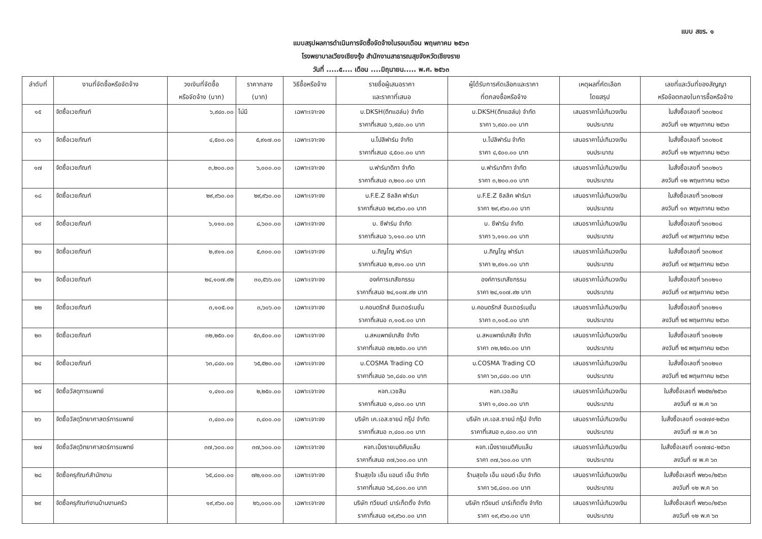แบบ สขร. ๑
แบบสรุปผลการดำเนินการจัดซื้อจัดจ้างในรอบเดือน พฤษภาคม ๒๕๖๓
โรงพยาบาลเวียงเชียงรุ้ง สำนักงานสาธารณสุขจังหวัดเชียงราย
วันที่ .....๕.... เดือน ....มิถุนายน..... พ.ศ. ๒๕๖๓
| ลำดับที่ | งานที่จัดซื้อหรือจัดจ้าง | วงเงินที่จัดซื้อ หรือจัดจ้าง (บาท) | ราคากลาง (บาท) | วิธีซื้อหรือจ้าง | รายชื่อผู้เสนอราคา และราคาที่เสนอ | ผู้ได้รับการคัดเลือกและราคา ที่ตกลงซื้อหรือจ้าง | เหตุผลที่คัดเลือก โดยสรุป | เลขที่และวันที่ของสัญญา หรือข้อตกลงในการซื้อหรือจ้าง |
| --- | --- | --- | --- | --- | --- | --- | --- | --- |
| ๑๕ | จัดซื้อเวชภัณฑ์ | ๖,๙๔๐.๐๐ | ไม่มี | เฉพาะเจาะจง | บ.DKSH(ดีทแฮล์ม) จำกัด ราคาที่เสนอ ๖,๙๔๐.๐๐ บาท | บ.DKSH(ดีทแฮล์ม) จำกัด ราคา ๖,๙๔๐.๐๐ บาท | เสนอราคาไม่เกินวงเงิน งบประมาณ | ใบสั่งซื้อเลขที่ ๖๓๐๒๐๔ ลงวันที่ ๑๒ พฤษภาคม ๒๕๖๓ |
| ๑๖ | จัดซื้อเวชภัณฑ์ | ๔,๕๐๐.๐๐ | ๕,๙๑๗.๐๐ | เฉพาะเจาะจง | บ.โปลิฟาร์ม จำกัด ราคาที่เสนอ ๔,๕๐๐.๐๐ บาท | บ.โปลิฟาร์ม จำกัด ราคา ๔,๕๐๐.๐๐ บาท | เสนอราคาไม่เกินวงเงิน งบประมาณ | ใบสั่งซื้อเลขที่ ๖๓๐๒๐๕ ลงวันที่ ๑๒ พฤษภาคม ๒๕๖๓ |
| ๑๗ | จัดซื้อเวชภัณฑ์ | ๓,๒๐๐.๐๐ | ๖,๐๐๐.๐๐ | เฉพาะเจาะจง | บ.ฟาร์มาดิกา จำกัด ราคาที่เสนอ ๓,๒๐๐.๐๐ บาท | บ.ฟาร์มาดิกา จำกัด ราคา ๓,๒๐๐.๐๐ บาท | เสนอราคาไม่เกินวงเงิน งบประมาณ | ใบสั่งซื้อเลขที่ ๖๓๐๒๐๖ ลงวันที่ ๑๒ พฤษภาคม ๒๕๖๓ |
| ๑๘ | จัดซื้อเวชภัณฑ์ | ๒๙,๙๖๐.๐๐ | ๒๙,๙๖๐.๐๐ | เฉพาะเจาะจง | บ.F.E.Z ซิลลิค ฟาร์มา ราคาที่เสนอ ๒๙,๙๖๐.๐๐ บาท | บ.F.E.Z ซิลลิค ฟาร์มา ราคา ๒๙,๙๖๐.๐๐ บาท | เสนอราคาไม่เกินวงเงิน งบประมาณ | ใบสั่งซื้อเลขที่ ๖๓๐๒๐๗ ลงวันที่ ๑๓ พฤษภาคม ๒๕๖๓ |
| ๑๙ | จัดซื้อเวชภัณฑ์ | ๖,๑๑๐.๐๐ | ๘,๖๐๐.๐๐ | เฉพาะเจาะจง | บ. ซีฟาร์ม จำกัด ราคาที่เสนอ ๖,๑๑๐.๐๐ บาท | บ. ซีฟาร์ม จำกัด ราคา ๖,๑๑๐.๐๐ บาท | เสนอราคาไม่เกินวงเงิน งบประมาณ | ใบสั่งซื้อเลขที่ ๖๓๐๒๐๘ ลงวันที่ ๑๙ พฤษภาคม ๒๕๖๓ |
| ๒๐ | จัดซื้อเวชภัณฑ์ | ๒,๙๑๑.๐๐ | ๕,๓๐๐.๐๐ | เฉพาะเจาะจง | บ.ภิญโญ ฟาร์มา ราคาที่เสนอ ๒,๙๑๑.๐๐ บาท | บ.ภิญโญ ฟาร์มา ราคา ๒,๙๑๑.๐๐ บาท | เสนอราคาไม่เกินวงเงิน งบประมาณ | ใบสั่งซื้อเลขที่ ๖๓๐๒๐๙ ลงวันที่ ๑๙ พฤษภาคม ๒๕๖๓ |
| ๒๑ | จัดซื้อเวชภัณฑ์ | ๒๔,๑๐๗.๙๒ | ๓๐,๕๖๖.๐๐ | เฉพาะเจาะจง | องค์การเภสัชกรรม ราคาที่เสนอ ๒๔,๑๐๗.๙๒ บาท | องค์การเภสัชกรรม ราคา ๒๔,๑๐๗.๙๒ บาท | เสนอราคาไม่เกินวงเงิน งบประมาณ | ใบสั่งซื้อเลขที่ ๖๓๐๒๑๐ ลงวันที่ ๑๙ พฤษภาคม ๒๕๖๓ |
| ๒๒ | จัดซื้อเวชภัณฑ์ | ๓,๑๐๕.๐๐ | ๓,๖๐๖.๐๐ | เฉพาะเจาะจง | บ.คอนดรักส์ อินเตอร์เนชั่น ราคาที่เสนอ ๓,๑๐๕.๐๐ บาท | บ.คอนดรักส์ อินเตอร์เนชั่น ราคา ๓,๑๐๕.๐๐ บาท | เสนอราคาไม่เกินวงเงิน งบประมาณ | ใบสั่งซื้อเลขที่ ๖๓๐๒๑๑ ลงวันที่ ๒๕ พฤษภาคม ๒๕๖๓ |
| ๒๓ | จัดซื้อเวชภัณฑ์ | ๓๒,๒๕๐.๐๐ | ๕๓,๕๐๐.๐๐ | เฉพาะเจาะจง | บ.สหแพทย์เภสัช จำกัด ราคาที่เสนอ ๓๒,๒๕๐.๐๐ บาท | บ.สหแพทย์เภสัช จำกัด ราคา ๓๒,๒๕๐.๐๐ บาท | เสนอราคาไม่เกินวงเงิน งบประมาณ | ใบสั่งซื้อเลขที่ ๖๓๐๒๑๒ ลงวันที่ ๒๕ พฤษภาคม ๒๕๖๓ |
| ๒๔ | จัดซื้อเวชภัณฑ์ | ๖๓,๘๔๐.๐๐ | ๖๕,๕๒๐.๐๐ | เฉพาะเจาะจง | บ.COSMA Trading CO ราคาที่เสนอ ๖๓,๘๔๐.๐๐ บาท | บ.COSMA Trading CO ราคา ๖๓,๘๔๐.๐๐ บาท | เสนอราคาไม่เกินวงเงิน งบประมาณ | ใบสั่งซื้อเลขที่ ๖๓๐๒๑๓ ลงวันที่ ๒๕ พฤษภาคม ๒๕๖๓ |
| ๒๕ | จัดซื้อวัสดุการแพทย์ | ๑,๔๑๐.๐๐ | ๒,๒๕๐.๐๐ | เฉพาะเจาะจง | หจก.เวชสิน ราคาที่เสนอ ๑,๔๑๐.๐๐ บาท | หจก.เวชสิน ราคา ๑,๔๑๐.๐๐ บาท | เสนอราคาไม่เกินวงเงิน งบประมาณ | ใบสั่งซื้อเลขที่ พ๒๕๒/๒๕๖๓ ลงวันที่ ๗ พ.ค ๖๓ |
| ๒๖ | จัดซื้อวัสดุวิทยาศาสตร์การแพทย์ | ๓,๔๐๐.๐๐ | ๓,๔๐๐.๐๐ | เฉพาะเจาะจง | บริษัท เค.เอส.ซายน์ กรุ๊ป จำกัด ราคาที่เสนอ ๓,๔๐๐.๐๐ บาท | บริษัท เค.เอส.ซายน์ กรุ๊ป จำกัด ราคาที่เสนอ ๓,๔๐๐.๐๐ บาท | เสนอราคาไม่เกินวงเงิน งบประมาณ | ใบสั่งซื้อเลขที่ ๐๑๗๗๙-๒๕๖๓ ลงวันที่ ๗ พ.ค ๖๓ |
| ๒๗ | จัดซื้อวัสดุวิทยาศาสตร์การแพทย์ | ๓๗,๖๐๐.๐๐ | ๓๗,๖๐๐.๐๐ | เฉพาะเจาะจง | หจก.เม็งรายเมดิคับแล็บ ราคาที่เสนอ ๓๗,๖๐๐.๐๐ บาท | หจก.เม็งรายเมดิคับแล็บ ราคา ๓๗,๖๐๐.๐๐ บาท | เสนอราคาไม่เกินวงเงิน งบประมาณ | ใบสั่งซื้อเลขที่ ๐๑๗๗๘-๒๕๖๓ ลงวันที่ ๗ พ.ค ๖๓ |
| ๒๘ | จัดซื้อครุภัณฑ์สำนักงาน | ๖๕,๘๐๐.๐๐ | ๗๒,๑๐๐.๐๐ | เฉพาะเจาะจง | ร้านสุขใจ เอ็น แอนด์ เอ็ม จำกัด ราคาที่เสนอ ๖๕,๘๐๐.๐๐ บาท | ร้านสุขใจ เอ็น แอนด์ เอ็ม จำกัด ราคา ๖๕,๘๐๐.๐๐ บาท | เสนอราคาไม่เกินวงเงิน งบประมาณ | ใบสั่งซื้อเลขที่ พ๒๖๑/๒๕๖๓ ลงวันที่ ๑๒ พ.ค ๖๓ |
| ๒๙ | จัดซื้อครุภัณฑ์งานบ้านงานครัว | ๑๙,๙๖๐.๐๐ | ๒๖,๐๐๐.๐๐ | เฉพาะเจาะจง | บริษัท ทวียนต์ มาร์เก็ตติ้ง จำกัด ราคาที่เสนอ ๑๙,๙๖๐.๐๐ บาท | บริษัท ทวียนต์ มาร์เก็ตติ้ง จำกัด ราคา ๑๙,๙๖๐.๐๐ บาท | เสนอราคาไม่เกินวงเงิน งบประมาณ | ใบสั่งซื้อเลขที่ พ๒๖๐/๒๕๖๓ ลงวันที่ ๑๒ พ.ค ๖๓ |